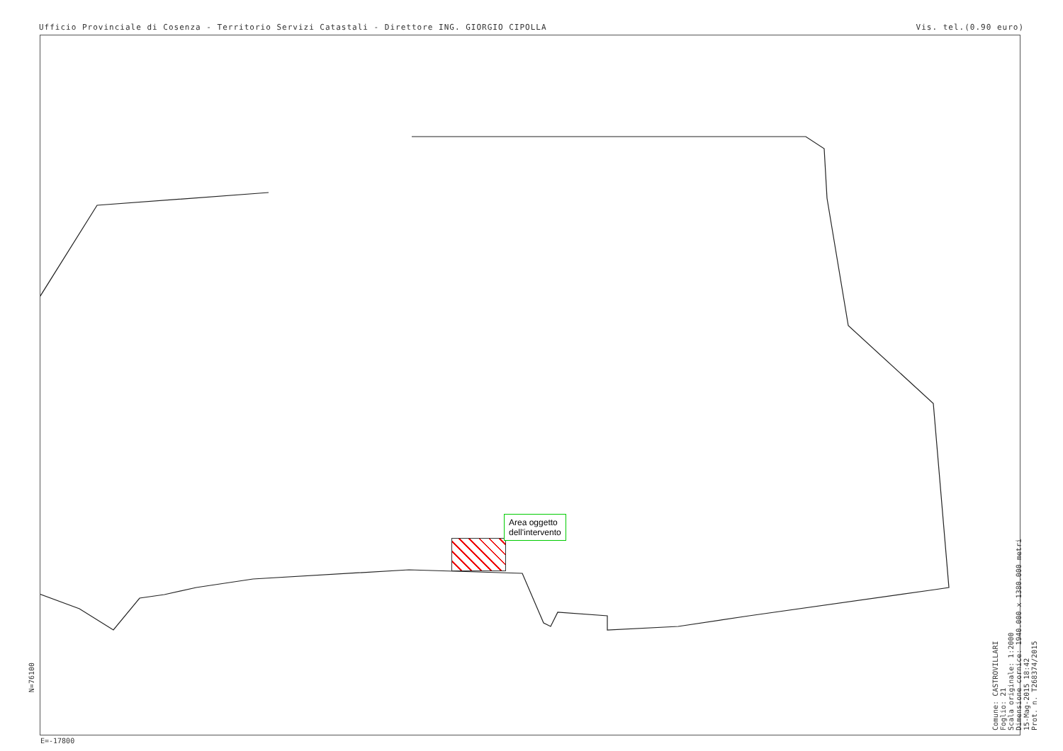Ufficio Provinciale di Cosenza - Territorio Servizi Catastali - Direttore ING. GIORGIO CIPOLLA Vis. tel.(0.90 euro)
Area oggetto
dell'intervento
N=76100
Comune: CASTROVILLARI
Foglio: 21
Scala originale: 1:2000
Dimensione cornice: 1940.000 x 1380.000 metri
15-Mag-2015 18:42
Prot. n. T268374/2015
E=-17800